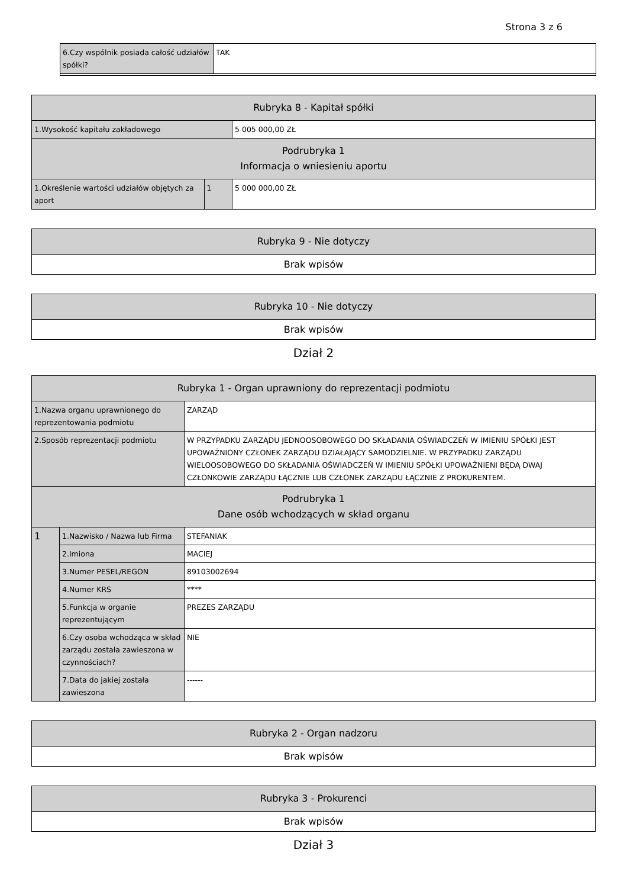Strona 3 z 6
| 6.Czy wspólnik posiada całość udziałów spółki? | TAK |
| Rubryka 8 - Kapitał spółki | | |
| --- | --- | --- |
| 1.Wysokość kapitału zakładowego | | 5 005 000,00 ZŁ |
| Podrubryka 1 Informacja o wniesieniu aportu | | |
| 1.Określenie wartości udziałów objętych za aport | 1 | 5 000 000,00 ZŁ |
| Rubryka 9 - Nie dotyczy |
| --- |
| Brak wpisów |
| Rubryka 10 - Nie dotyczy |
| --- |
| Brak wpisów |
Dział 2
| Rubryka 1 - Organ uprawniony do reprezentacji podmiotu | | |
| --- | --- | --- |
| 1.Nazwa organu uprawnionego do reprezentowania podmiotu | | ZARZĄD |
| 2.Sposób reprezentacji podmiotu | | W PRZYPADKU ZARZĄDU JEDNOOSOBOWEGO DO SKŁADANIA OŚWIADCZEŃ W IMIENIU SPÓŁKI JEST UPOWAŻNIONY CZŁONEK ZARZĄDU DZIAŁAJĄCY SAMODZIELNIE. W PRZYPADKU ZARZĄDU WIELOOSOBOWEGO DO SKŁADANIA OŚWIADCZEŃ W IMIENIU SPÓŁKI UPOWAŻNIENI BĘDĄ DWAJ CZŁONKOWIE ZARZĄDU ŁĄCZNIE LUB CZŁONEK ZARZĄDU ŁĄCZNIE Z PROKURENTEM. |
| Podrubryka 1 Dane osób wchodzących w skład organu | | |
| 1 | 1.Nazwisko / Nazwa lub Firma | STEFANIAK |
| | 2.Imiona | MACIEJ |
| | 3.Numer PESEL/REGON | 89103002694 |
| | 4.Numer KRS | **** |
| | 5.Funkcja w organie reprezentującym | PREZES ZARZĄDU |
| | 6.Czy osoba wchodząca w skład zarządu została zawieszona w czynnościach? | NIE |
| | 7.Data do jakiej została zawieszona | ------ |
| Rubryka 2 - Organ nadzoru |
| --- |
| Brak wpisów |
| Rubryka 3 - Prokurenci |
| --- |
| Brak wpisów |
Dział 3